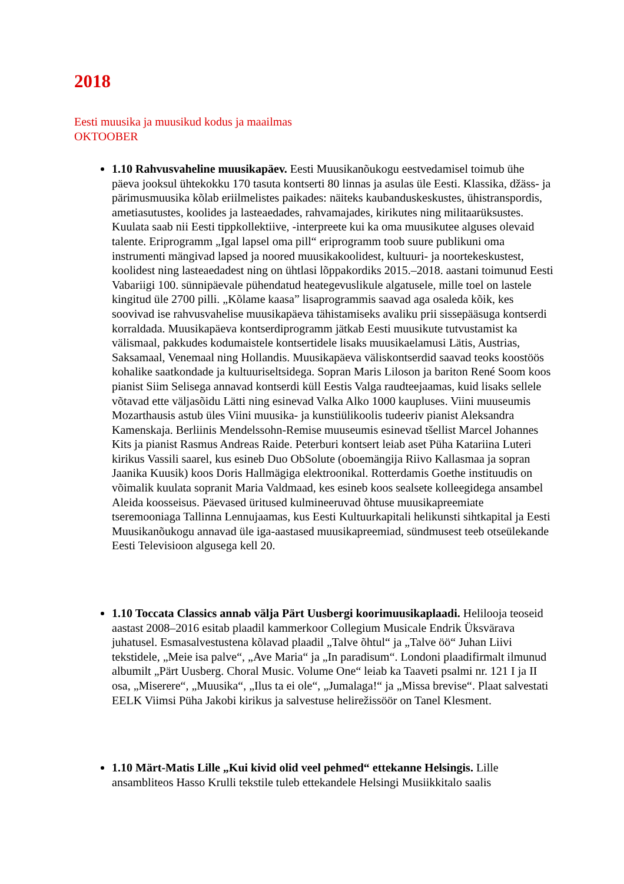2018
Eesti muusika ja muusikud kodus ja maailmas
OKTOOBER
1.10 Rahvusvaheline muusikapäev. Eesti Muusikanõukogu eestvedamisel toimub ühe päeva jooksul ühtekokku 170 tasuta kontserti 80 linnas ja asulas üle Eesti. Klassika, džäss- ja pärimusmuusika kõlab eriilmelistes paikades: näiteks kaubanduskeskustes, ühistranspordis, ametiasutustes, koolides ja lasteaedades, rahvamajades, kirikutes ning militaarüksustes. Kuulata saab nii Eesti tippkollektiive, -interpreete kui ka oma muusikutee alguses olevaid talente. Eriprogramm „Igal lapsel oma pill“ eriprogramm toob suure publikuni oma instrumenti mängivad lapsed ja noored muusikakoolidest, kultuuri- ja noortekeskustest, koolidest ning lasteaedadest ning on ühtlasi lõppakordiks 2015.–2018. aastani toimunud Eesti Vabariigi 100. sünnipäevale pühendatud heategevuslikule algatusele, mille toel on lastele kingitud üle 2700 pilli. „Kõlame kaasa” lisaprogrammis saavad aga osaleda kõik, kes soovivad ise rahvusvahelise muusikapäeva tähistamiseks avaliku prii sissepääsuga kontserdi korraldada. Muusikapäeva kontserdiprogramm jätkab Eesti muusikute tutvustamist ka välismaal, pakkudes kodumaistele kontsertidele lisaks muusikaelamusi Lätis, Austrias, Saksamaal, Venemaal ning Hollandis. Muusikapäeva väliskontserdid saavad teoks koostöös kohalike saatkondade ja kultuuriseltsidega. Sopran Maris Liloson ja bariton René Soom koos pianist Siim Selisega annavad kontserdi küll Eestis Valga raudteejaamas, kuid lisaks sellele võtavad ette väljasõidu Lätti ning esinevad Valka Alko 1000 kaupluses. Viini muuseumis Mozarthausis astub üles Viini muusika- ja kunstiülikoolis tudeeriv pianist Aleksandra Kamenskaja. Berliinis Mendelssohn-Remise muuseumis esinevad tšellist Marcel Johannes Kits ja pianist Rasmus Andreas Raide. Peterburi kontsert leiab aset Püha Katariina Luteri kirikus Vassili saarel, kus esineb Duo ObSolute (oboemängija Riivo Kallasmaa ja sopran Jaanika Kuusik) koos Doris Hallmägiga elektroonikal. Rotterdamis Goethe instituudis on võimalik kuulata sopranit Maria Valdmaad, kes esineb koos sealsete kolleegidega ansambel Aleida koosseisus. Päevased üritused kulmineeruvad õhtuse muusikapreemiate tseremooniaga Tallinna Lennujaamas, kus Eesti Kultuurkapitali helikunsti sihtkapital ja Eesti Muusikanõukogu annavad üle iga-aastased muusikapreemiad, sündmusest teeb otseülekande Eesti Televisioon algusega kell 20.
1.10 Toccata Classics annab välja Pärt Uusbergi koorimuusikaplaadi. Helilooja teoseid aastast 2008–2016 esitab plaadil kammerkoor Collegium Musicale Endrik Üksvärava juhatusel. Esmasalvestustena kõlavad plaadil „Talve õhtul“ ja „Talve öö“ Juhan Liivi tekstidele, „Meie isa palve“, „Ave Maria“ ja „In paradisum“. Londoni plaadifirmalt ilmunud albumilt „Pärt Uusberg. Choral Music. Volume One“ leiab ka Taaveti psalmi nr. 121 I ja II osa, „Miserere“, „Muusika“, „Ilus ta ei ole“, „Jumalaga!“ ja „Missa brevise“. Plaat salvestati EELK Viimsi Püha Jakobi kirikus ja salvestuse helirežissöör on Tanel Klesment.
1.10 Märt-Matis Lille „Kui kivid olid veel pehmed“ ettekanne Helsingis. Lille ansambliteos Hasso Krulli tekstile tuleb ettekandele Helsingi Musiikkitalo saalis